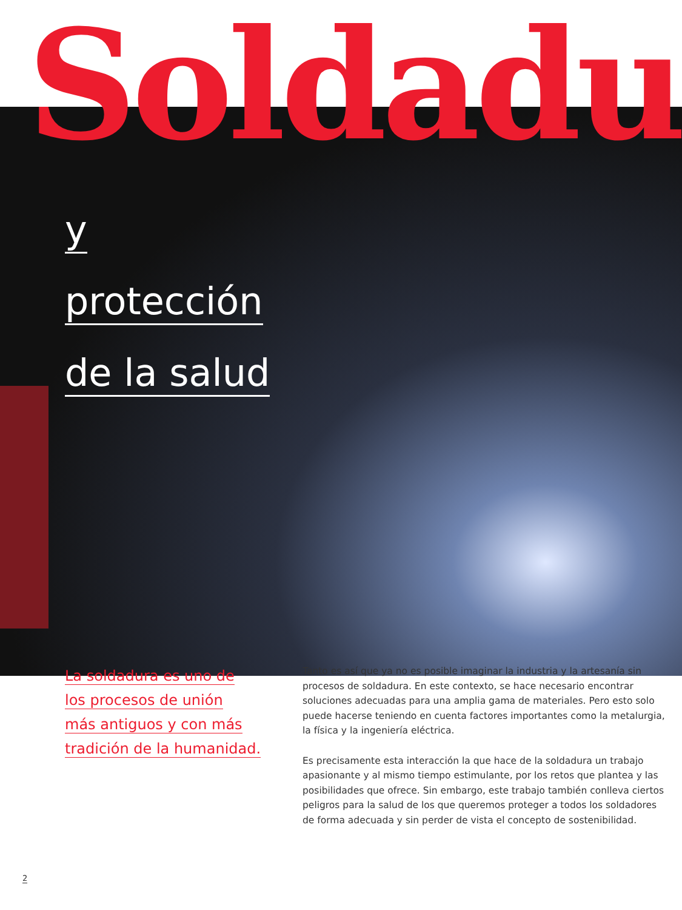Soldadu
y
protección
de la salud
La soldadura es uno de
los procesos de unión
más antiguos y con más
tradición de la humanidad.
Tanto es así que ya no es posible imaginar la industria y la artesanía sin procesos de soldadura. En este contexto, se hace necesario encontrar soluciones adecuadas para una amplia gama de materiales. Pero esto solo puede hacerse teniendo en cuenta factores importantes como la metalurgia, la física y la ingeniería eléctrica.
Es precisamente esta interacción la que hace de la soldadura un trabajo apasionante y al mismo tiempo estimulante, por los retos que plantea y las posibilidades que ofrece. Sin embargo, este trabajo también conlleva ciertos peligros para la salud de los que queremos proteger a todos los soldadores de forma adecuada y sin perder de vista el concepto de sostenibilidad.
2